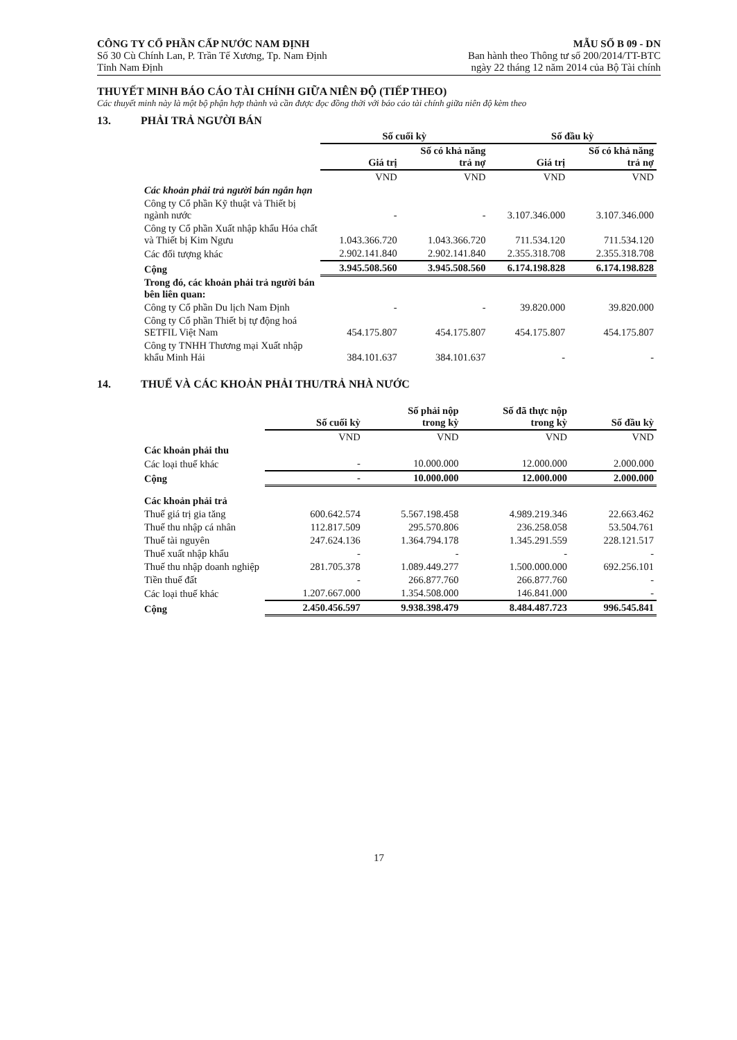CÔNG TY CỔ PHẦN CẤP NƯỚC NAM ĐỊNH
Số 30 Cù Chính Lan, P. Trần Tế Xương, Tp. Nam Định
Tỉnh Nam Định
MẪU SỐ B 09 - DN
Ban hành theo Thông tư số 200/2014/TT-BTC
ngày 22 tháng 12 năm 2014 của Bộ Tài chính
THUYẾT MINH BÁO CÁO TÀI CHÍNH GIỮA NIÊN ĐỘ (TIẾP THEO)
Các thuyết minh này là một bộ phận hợp thành và cần được đọc đồng thời với báo cáo tài chính giữa niên độ kèm theo
13. PHẢI TRẢ NGƯỜI BÁN
| | Số cuối kỳ | | Số đầu kỳ | |
| | Giá trị | Số có khả năng trả nợ | Giá trị | Số có khả năng trả nợ |
| | VND | VND | VND | VND |
| Các khoản phải trả người bán ngắn hạn | | | | |
| Công ty Cổ phần Kỹ thuật và Thiết bị ngành nước | - | - | 3.107.346.000 | 3.107.346.000 |
| Công ty Cổ phần Xuất nhập khẩu Hóa chất và Thiết bị Kim Ngưu | 1.043.366.720 | 1.043.366.720 | 711.534.120 | 711.534.120 |
| Các đối tượng khác | 2.902.141.840 | 2.902.141.840 | 2.355.318.708 | 2.355.318.708 |
| Cộng | 3.945.508.560 | 3.945.508.560 | 6.174.198.828 | 6.174.198.828 |
| Trong đó, các khoản phải trả người bán bên liên quan: | | | | |
| Công ty Cổ phần Du lịch Nam Định | - | - | 39.820.000 | 39.820.000 |
| Công ty Cổ phần Thiết bị tự động hoá SETFIL Việt Nam | 454.175.807 | 454.175.807 | 454.175.807 | 454.175.807 |
| Công ty TNHH Thương mại Xuất nhập khẩu Minh Hải | 384.101.637 | 384.101.637 | - | - |
14. THUẾ VÀ CÁC KHOẢN PHẢI THU/TRẢ NHÀ NƯỚC
| | Số cuối kỳ | Số phải nộp trong kỳ | Số đã thực nộp trong kỳ | Số đầu kỳ |
| | VND | VND | VND | VND |
| Các khoản phải thu | | | | |
| Các loại thuế khác | - | 10.000.000 | 12.000.000 | 2.000.000 |
| Cộng | - | 10.000.000 | 12.000.000 | 2.000.000 |
| Các khoản phải trả | | | | |
| Thuế giá trị gia tăng | 600.642.574 | 5.567.198.458 | 4.989.219.346 | 22.663.462 |
| Thuế thu nhập cá nhân | 112.817.509 | 295.570.806 | 236.258.058 | 53.504.761 |
| Thuế tài nguyên | 247.624.136 | 1.364.794.178 | 1.345.291.559 | 228.121.517 |
| Thuế xuất nhập khẩu | - | - | - | - |
| Thuế thu nhập doanh nghiệp | 281.705.378 | 1.089.449.277 | 1.500.000.000 | 692.256.101 |
| Tiền thuế đất | - | 266.877.760 | 266.877.760 | - |
| Các loại thuế khác | 1.207.667.000 | 1.354.508.000 | 146.841.000 | - |
| Cộng | 2.450.456.597 | 9.938.398.479 | 8.484.487.723 | 996.545.841 |
17